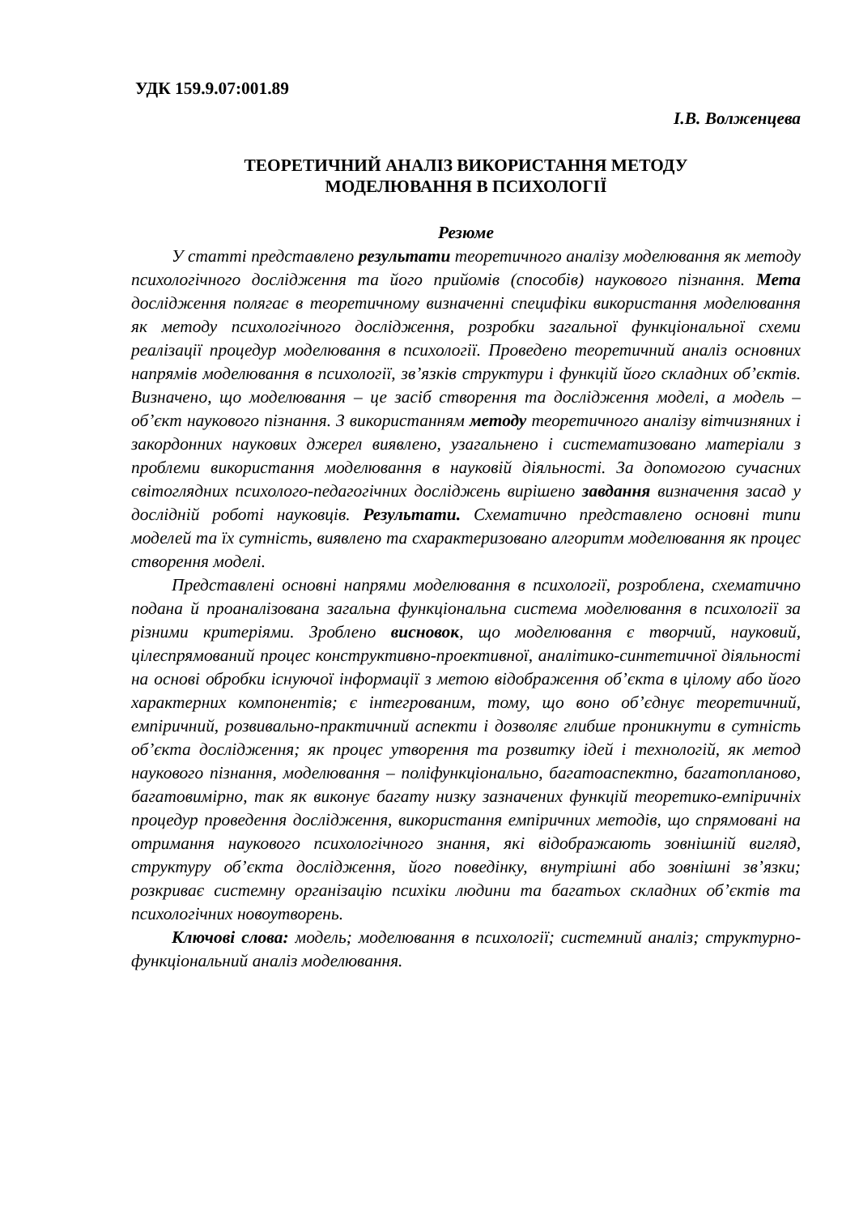УДК 159.9.07:001.89
І.В. Волженцева
ТЕОРЕТИЧНИЙ АНАЛІЗ ВИКОРИСТАННЯ МЕТОДУ
МОДЕЛЮВАННЯ В ПСИХОЛОГІЇ
Резюме
У статті представлено результати теоретичного аналізу моделювання як методу психологічного дослідження та його прийомів (способів) наукового пізнання. Мета дослідження полягає в теоретичному визначенні специфіки використання моделювання як методу психологічного дослідження, розробки загальної функціональної схеми реалізації процедур моделювання в психології. Проведено теоретичний аналіз основних напрямів моделювання в психології, зв’язків структури і функцій його складних об’єктів. Визначено, що моделювання – це засіб створення та дослідження моделі, а модель – об’єкт наукового пізнання. З використанням методу теоретичного аналізу вітчизняних і закордонних наукових джерел виявлено, узагальнено і систематизовано матеріали з проблеми використання моделювання в науковій діяльності. За допомогою сучасних світоглядних психолого-педагогічних досліджень вирішено завдання визначення засад у дослідній роботі науковців. Результати. Схематично представлено основні типи моделей та їх сутність, виявлено та схарактеризовано алгоритм моделювання як процес створення моделі.
Представлені основні напрями моделювання в психології, розроблена, схематично подана й проаналізована загальна функціональна система моделювання в психології за різними критеріями. Зроблено висновок, що моделювання є творчий, науковий, цілеспрямований процес конструктивно-проективної, аналітико-синтетичної діяльності на основі обробки існуючої інформації з метою відображення об’єкта в цілому або його характерних компонентів; є інтегрованим, тому, що воно об’єднує теоретичний, емпіричний, розвивально-практичний аспекти і дозволяє глибше проникнути в сутність об’єкта дослідження; як процес утворення та розвитку ідей і технологій, як метод наукового пізнання, моделювання – поліфункціонально, багатоаспектно, багатопланово, багатовимірно, так як виконує багату низку зазначених функцій теоретико-емпіричніх процедур проведення дослідження, використання емпіричних методів, що спрямовані на отримання наукового психологічного знання, які відображають зовнішній вигляд, структуру об’єкта дослідження, його поведінку, внутрішні або зовнішні зв’язки; розкриває системну організацію психіки людини та багатьох складних об’єктів та психологічних новоутворень.
Ключові слова: модель; моделювання в психології; системний аналіз; структурно-функціональний аналіз моделювання.